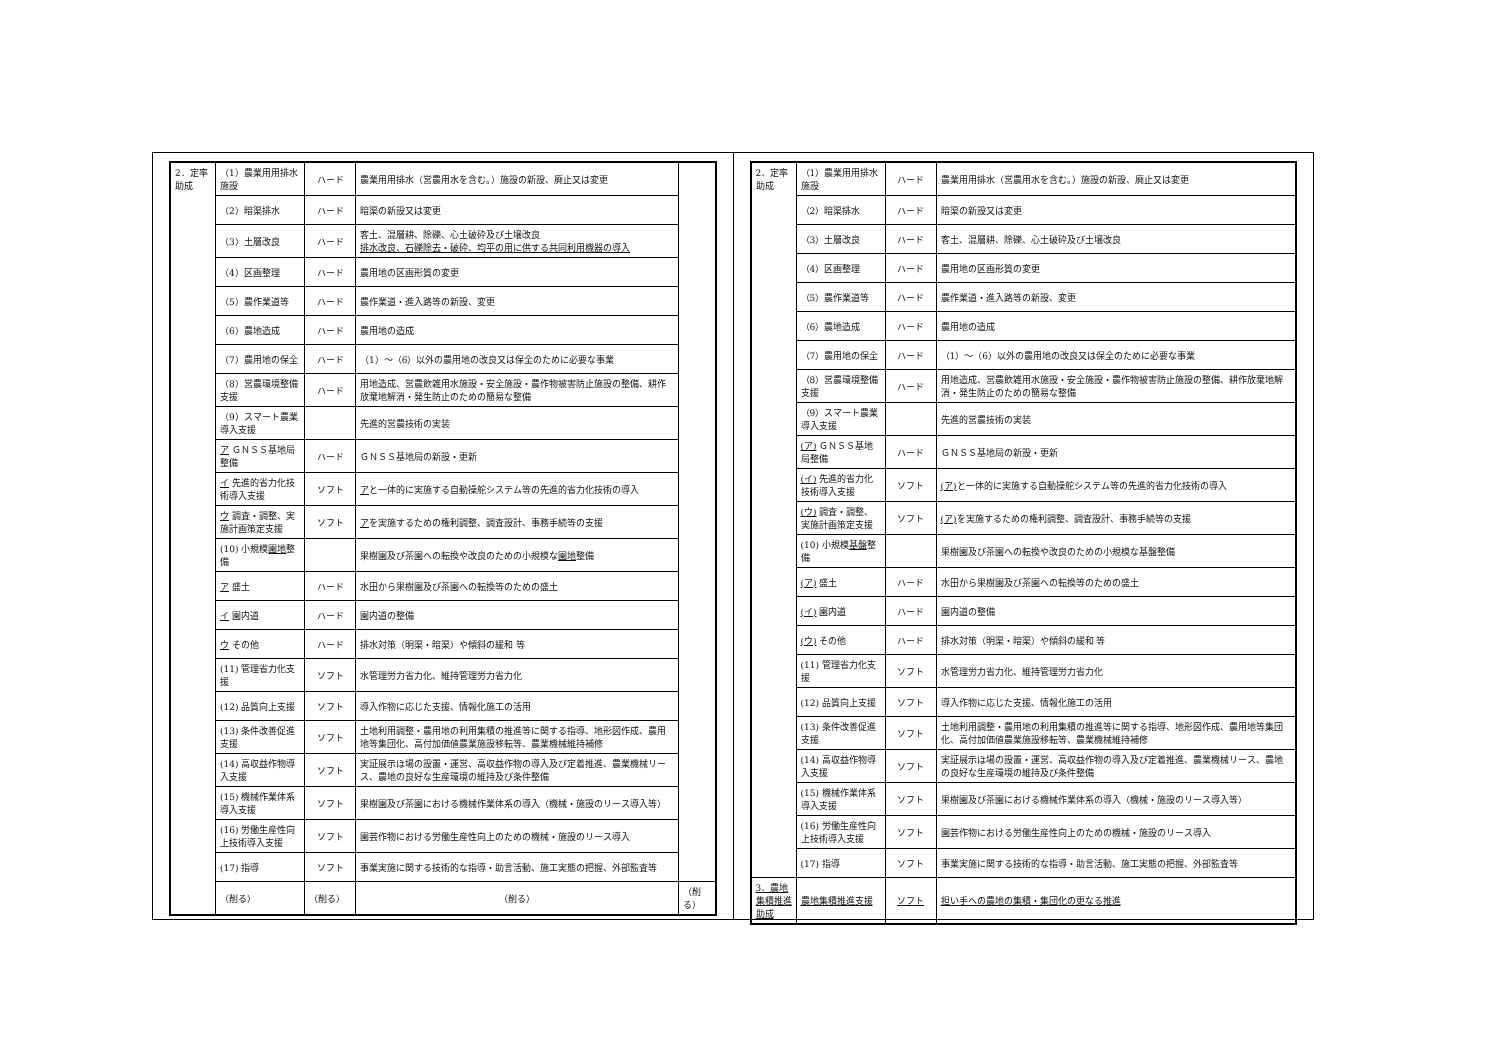| 2．定率助成 | （1）農業用用排水施設 | ハード | 農業用用排水（営農用水を含む。）施設の新設、廃止又は変更 | |
| | （2）暗渠排水 | ハード | 暗渠の新設又は変更 | |
| | （3）土層改良 | ハード | 客土、混層耕、除礫、心土破砕及び土壌改良 排水改良、石礫除去・破砕、均平の用に供する共同利用機器の導入 | |
| | （4）区画整理 | ハード | 農用地の区画形質の変更 | |
| | （5）農作業道等 | ハード | 農作業道・進入路等の新設、変更 | |
| | （6）農地造成 | ハード | 農用地の造成 | |
| | （7）農用地の保全 | ハード | （1）～（6）以外の農用地の改良又は保全のために必要な事業 | |
| | （8）営農環境整備支援 | ハード | 用地造成、営農飲雑用水施設・安全施設・農作物被害防止施設の整備、耕作放棄地解消・発生防止のための簡易な整備 | |
| | （9）スマート農業導入支援 | | 先進的営農技術の実装 | |
| | ア ＧＮＳＳ基地局整備 | ハード | ＧＮＳＳ基地局の新設・更新 | |
| | イ 先進的省力化技術導入支援 | ソフト | ア と一体的に実施する自動操舵システム等の先進的省力化技術の導入 | |
| | ウ 調査・調整、実施計画策定支援 | ソフト | ア を実施するための権利調整、調査設計、事務手続等の支援 | |
| | (10) 小規模 園地 整備 | | 果樹園及び茶園への転換や改良のための小規模な 園地 整備 | |
| | ア 盛土 | ハード | 水田から果樹園及び茶園への転換等のための盛土 | |
| | イ 園内道 | ハード | 園内道の整備 | |
| | ウ その他 | ハード | 排水対策（明渠・暗渠）や傾斜の緩和 等 | |
| | (11) 管理省力化支援 | ソフト | 水管理労力省力化、維持管理労力省力化 | |
| | (12) 品質向上支援 | ソフト | 導入作物に応じた支援、情報化施工の活用 | |
| | (13) 条件改善促進支援 | ソフト | 土地利用調整・農用地の利用集積の推進等に関する指導、地形図作成、農用地等集団化、高付加価値農業施設移転等、農業機械維持補修 | |
| | (14) 高収益作物導入支援 | ソフト | 実証展示ほ場の設置・運営、高収益作物の導入及び定着推進、農業機械リース、農地の良好な生産環境の維持及び条件整備 | |
| | (15) 機械作業体系導入支援 | ソフト | 果樹園及び茶園における機械作業体系の導入（機械・施設のリース導入等） | |
| | (16) 労働生産性向上技術導入支援 | ソフト | 園芸作物における労働生産性向上のための機械・施設のリース導入 | |
| | (17) 指導 | ソフト | 事業実施に関する技術的な指導・助言活動、施工実態の把握、外部監査等 | |
| | （削る） | （削る） | （削る） | （削る） |
| 2．定率助成 | （1）農業用用排水施設 | ハード | 農業用用排水（営農用水を含む。）施設の新設、廃止又は変更 |
| | （2）暗渠排水 | ハード | 暗渠の新設又は変更 |
| | （3）土層改良 | ハード | 客土、混層耕、除礫、心土破砕及び土壌改良 |
| | （4）区画整理 | ハード | 農用地の区画形質の変更 |
| | （5）農作業道等 | ハード | 農作業道・進入路等の新設、変更 |
| | （6）農地造成 | ハード | 農用地の造成 |
| | （7）農用地の保全 | ハード | （1）～（6）以外の農用地の改良又は保全のために必要な事業 |
| | （8）営農環境整備支援 | ハード | 用地造成、営農飲雑用水施設・安全施設・農作物被害防止施設の整備、耕作放棄地解消・発生防止のための簡易な整備 |
| | （9）スマート農業導入支援 | | 先進的営農技術の実装 |
| | (ア) ＧＮＳＳ基地局整備 | ハード | ＧＮＳＳ基地局の新設・更新 |
| | (イ) 先進的省力化技術導入支援 | ソフト | (ア) と一体的に実施する自動操舵システム等の先進的省力化技術の導入 |
| | (ウ) 調査・調整、実施計画策定支援 | ソフト | (ア) を実施するための権利調整、調査設計、事務手続等の支援 |
| | (10) 小規模 基盤 整備 | | 果樹園及び茶園への転換や改良のための小規模な基盤整備 |
| | (ア) 盛土 | ハード | 水田から果樹園及び茶園への転換等のための盛土 |
| | (イ) 園内道 | ハード | 園内道の整備 |
| | (ウ) その他 | ハード | 排水対策（明渠・暗渠）や傾斜の緩和 等 |
| | (11) 管理省力化支援 | ソフト | 水管理労力省力化、維持管理労力省力化 |
| | (12) 品質向上支援 | ソフト | 導入作物に応じた支援、情報化施工の活用 |
| | (13) 条件改善促進支援 | ソフト | 土地利用調整・農用地の利用集積の推進等に関する指導、地形図作成、農用地等集団化、高付加価値農業施設移転等、農業機械維持補修 |
| | (14) 高収益作物導入支援 | ソフト | 実証展示ほ場の設置・運営、高収益作物の導入及び定着推進、農業機械リース、農地の良好な生産環境の維持及び条件整備 |
| | (15) 機械作業体系導入支援 | ソフト | 果樹園及び茶園における機械作業体系の導入（機械・施設のリース導入等） |
| | (16) 労働生産性向上技術導入支援 | ソフト | 園芸作物における労働生産性向上のための機械・施設のリース導入 |
| | (17) 指導 | ソフト | 事業実施に関する技術的な指導・助言活動、施工実態の把握、外部監査等 |
| 3．農地集積推進助成 | 農地集積推進支援 | ソフト | 担い手への農地の集積・集団化の更なる推進 |